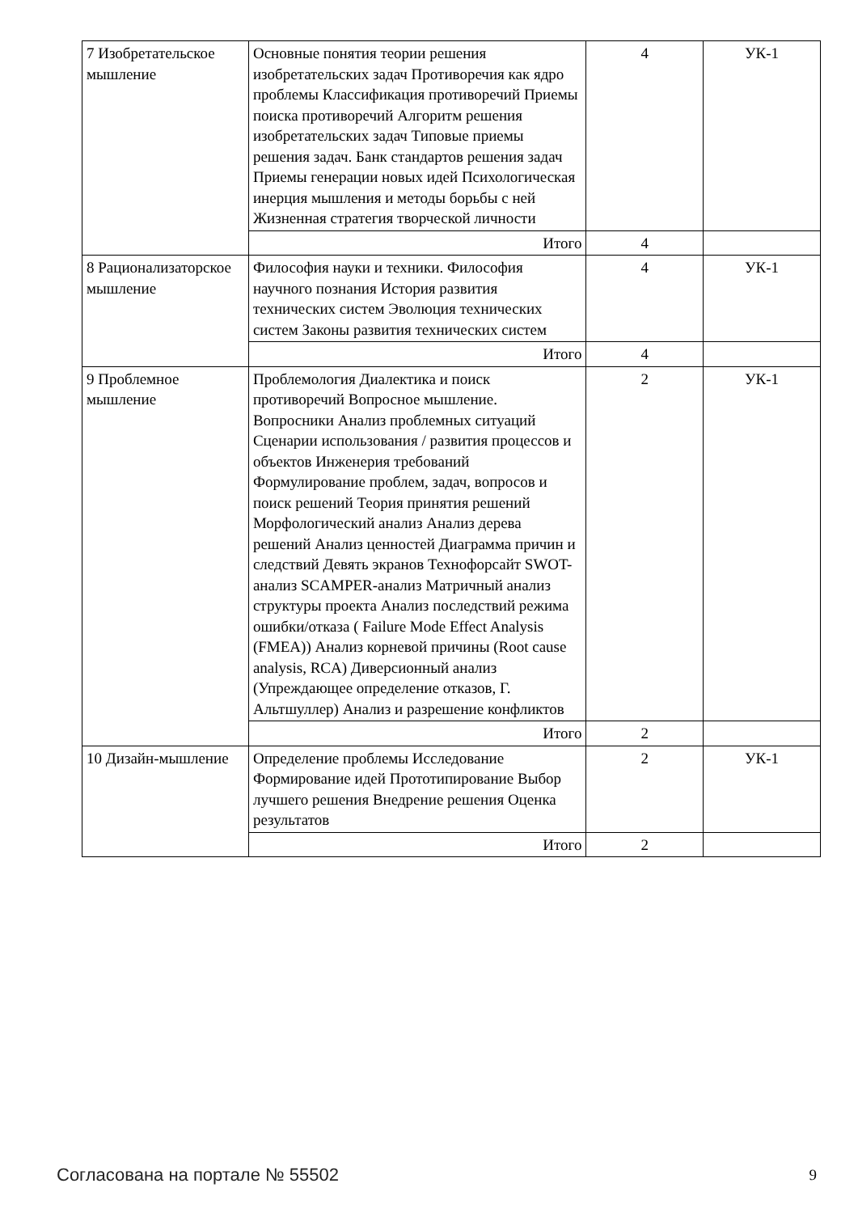| 7 Изобретательское мышление | Основные понятия теории решения изобретательских задач Противоречия как ядро проблемы Классификация противоречий Приемы поиска противоречий Алгоритм решения изобретательских задач Типовые приемы решения задач. Банк стандартов решения задач Приемы генерации новых идей Психологическая инерция мышления и методы борьбы с ней Жизненная стратегия творческой личности | 4 | УК-1 |
| | Итого | 4 | |
| 8 Рационализаторское мышление | Философия науки и техники. Философия научного познания История развития технических систем Эволюция технических систем Законы развития технических систем | 4 | УК-1 |
| | Итого | 4 | |
| 9 Проблемное мышление | Проблемология Диалектика и поиск противоречий Вопросное мышление. Вопросники Анализ проблемных ситуаций Сценарии использования / развития процессов и объектов Инженерия требований Формулирование проблем, задач, вопросов и поиск решений Теория принятия решений Морфологический анализ Анализ дерева решений Анализ ценностей Диаграмма причин и следствий Девять экранов Технофорсайт SWOT-анализ SCAMPER-анализ Матричный анализ структуры проекта Анализ последствий режима ошибки/отказа ( Failure Mode Effect Analysis (FMEA)) Анализ корневой причины (Root cause analysis, RCA) Диверсионный анализ (Упреждающее определение отказов, Г. Альтшуллер) Анализ и разрешение конфликтов | 2 | УК-1 |
| | Итого | 2 | |
| 10 Дизайн-мышление | Определение проблемы Исследование Формирование идей Прототипирование Выбор лучшего решения Внедрение решения Оценка результатов | 2 | УК-1 |
| | Итого | 2 | |
Согласована на портале № 55502 9